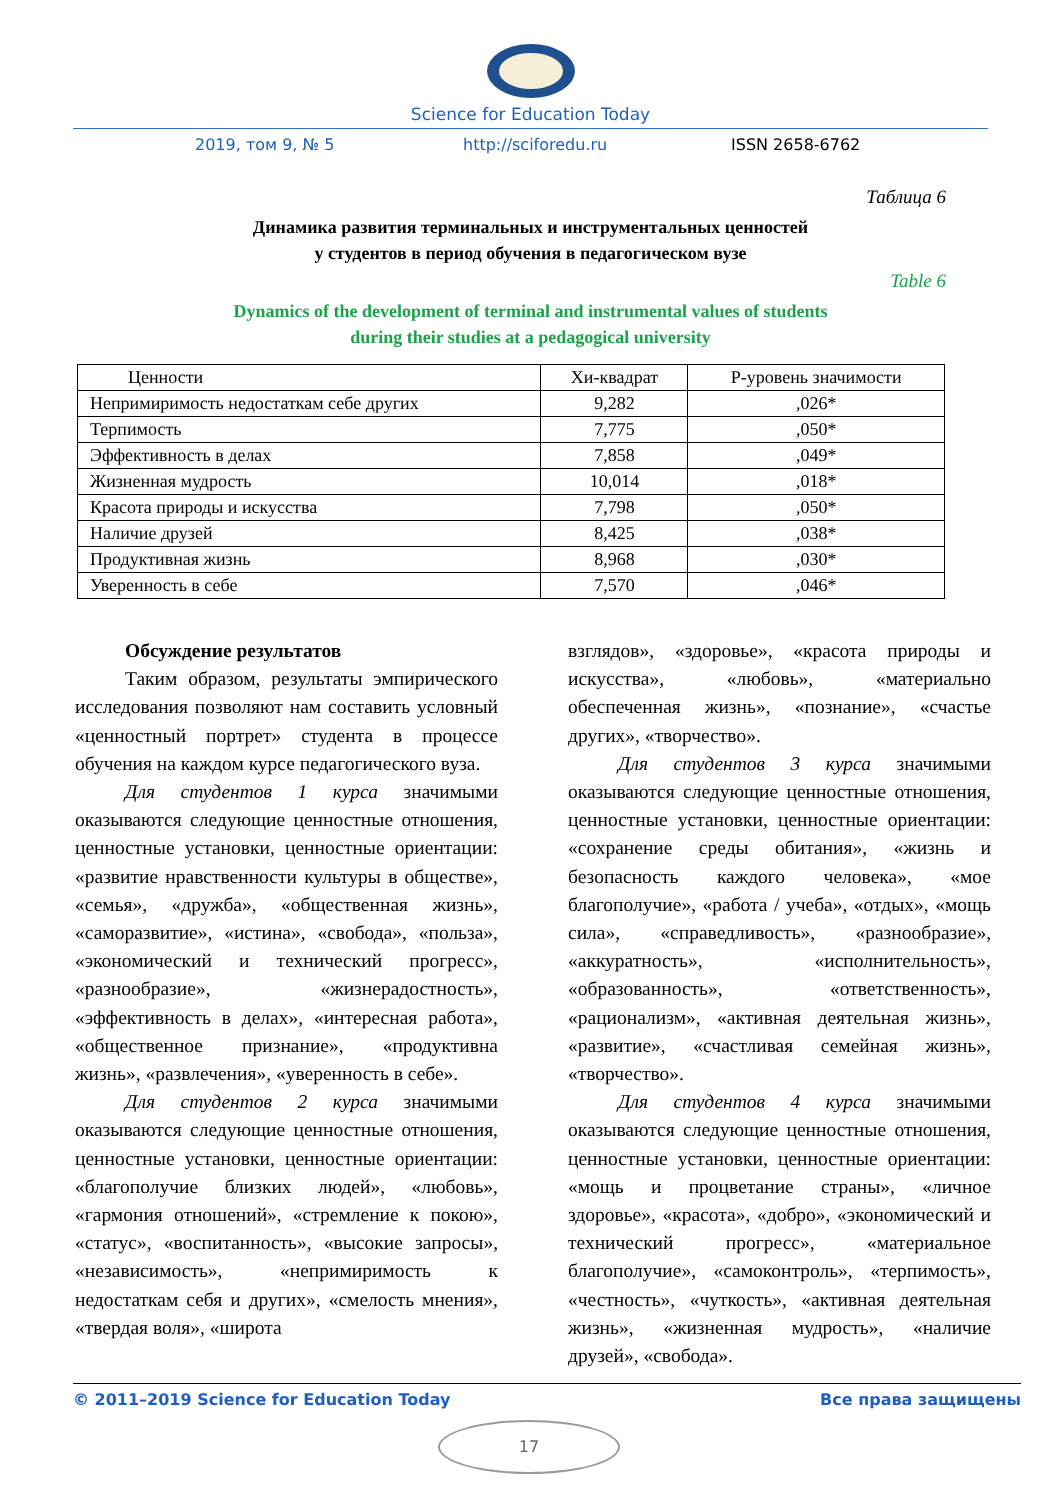Science for Education Today
2019, том 9, № 5 http://sciforedu.ru ISSN 2658-6762
Таблица 6
Динамика развития терминальных и инструментальных ценностей
у студентов в период обучения в педагогическом вузе
Table 6
Dynamics of the development of terminal and instrumental values of students
during their studies at a pedagogical university
| Ценности | Хи-квадрат | Р-уровень значимости |
| --- | --- | --- |
| Непримиримость недостаткам себе других | 9,282 | ,026* |
| Терпимость | 7,775 | ,050* |
| Эффективность в делах | 7,858 | ,049* |
| Жизненная мудрость | 10,014 | ,018* |
| Красота природы и искусства | 7,798 | ,050* |
| Наличие друзей | 8,425 | ,038* |
| Продуктивная жизнь | 8,968 | ,030* |
| Уверенность в себе | 7,570 | ,046* |
Обсуждение результатов
Таким образом, результаты эмпирического исследования позволяют нам составить условный «ценностный портрет» студента в процессе обучения на каждом курсе педагогического вуза.
Для студентов 1 курса значимыми оказываются следующие ценностные отношения, ценностные установки, ценностные ориентации: «развитие нравственности культуры в обществе», «семья», «дружба», «общественная жизнь», «саморазвитие», «истина», «свобода», «польза», «экономический и технический прогресс», «разнообразие», «жизнерадостность», «эффективность в делах», «интересная работа», «общественное признание», «продуктивна жизнь», «развлечения», «уверенность в себе».
Для студентов 2 курса значимыми оказываются следующие ценностные отношения, ценностные установки, ценностные ориентации: «благополучие близких людей», «любовь», «гармония отношений», «стремление к покою», «статус», «воспитанность», «высокие запросы», «независимость», «непримиримость к недостаткам себя и других», «смелость мнения», «твердая воля», «широта
взглядов», «здоровье», «красота природы и искусства», «любовь», «материально обеспеченная жизнь», «познание», «счастье других», «творчество».
Для студентов 3 курса значимыми оказываются следующие ценностные отношения, ценностные установки, ценностные ориентации: «сохранение среды обитания», «жизнь и безопасность каждого человека», «мое благополучие», «работа / учеба», «отдых», «мощь сила», «справедливость», «разнообразие», «аккуратность», «исполнительность», «образованность», «ответственность», «рационализм», «активная деятельная жизнь», «развитие», «счастливая семейная жизнь», «творчество».
Для студентов 4 курса значимыми оказываются следующие ценностные отношения, ценностные установки, ценностные ориентации: «мощь и процветание страны», «личное здоровье», «красота», «добро», «экономический и технический прогресс», «материальное благополучие», «самоконтроль», «терпимость», «честность», «чуткость», «активная деятельная жизнь», «жизненная мудрость», «наличие друзей», «свобода».
© 2011–2019 Science for Education Today Все права защищены
17